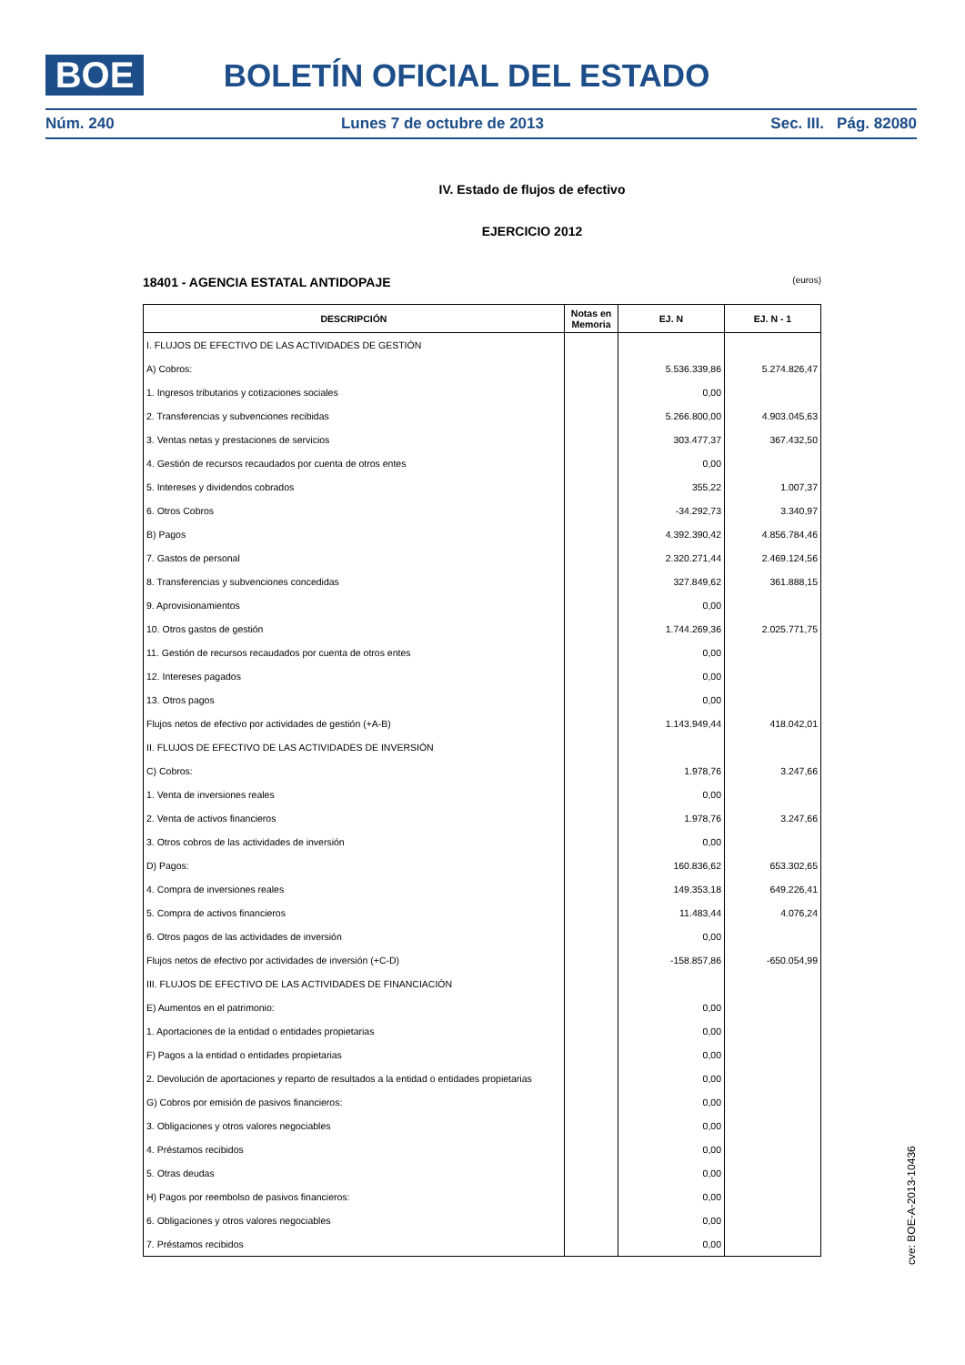BOE BOLETÍN OFICIAL DEL ESTADO
Núm. 240 Lunes 7 de octubre de 2013 Sec. III. Pág. 82080
IV. Estado de flujos de efectivo
EJERCICIO 2012
18401 - AGENCIA ESTATAL ANTIDOPAJE (euros)
| DESCRIPCIÓN | Notas en Memoria | EJ. N | EJ. N - 1 |
| --- | --- | --- | --- |
| I. FLUJOS DE EFECTIVO DE LAS ACTIVIDADES DE GESTIÓN | | | |
| A) Cobros: | | 5.536.339,86 | 5.274.826,47 |
| 1. Ingresos tributarios y cotizaciones sociales | | 0,00 | |
| 2. Transferencias y subvenciones recibidas | | 5.266.800,00 | 4.903.045,63 |
| 3. Ventas netas y prestaciones de servicios | | 303.477,37 | 367.432,50 |
| 4. Gestión de recursos recaudados por cuenta de otros entes | | 0,00 | |
| 5. Intereses y dividendos cobrados | | 355,22 | 1.007,37 |
| 6. Otros Cobros | | -34.292,73 | 3.340,97 |
| B) Pagos | | 4.392.390,42 | 4.856.784,46 |
| 7. Gastos de personal | | 2.320.271,44 | 2.469.124,56 |
| 8. Transferencias y subvenciones concedidas | | 327.849,62 | 361.888,15 |
| 9. Aprovisionamientos | | 0,00 | |
| 10. Otros gastos de gestión | | 1.744.269,36 | 2.025.771,75 |
| 11. Gestión de recursos recaudados por cuenta de otros entes | | 0,00 | |
| 12. Intereses pagados | | 0,00 | |
| 13. Otros pagos | | 0,00 | |
| Flujos netos de efectivo por actividades de gestión (+A-B) | | 1.143.949,44 | 418.042,01 |
| II. FLUJOS DE EFECTIVO DE LAS ACTIVIDADES DE INVERSIÓN | | | |
| C) Cobros: | | 1.978,76 | 3.247,66 |
| 1. Venta de inversiones reales | | 0,00 | |
| 2. Venta de activos financieros | | 1.978,76 | 3.247,66 |
| 3. Otros cobros de las actividades de inversión | | 0,00 | |
| D) Pagos: | | 160.836,62 | 653.302,65 |
| 4. Compra de inversiones reales | | 149.353,18 | 649.226,41 |
| 5. Compra de activos financieros | | 11.483,44 | 4.076,24 |
| 6. Otros pagos de las actividades de inversión | | 0,00 | |
| Flujos netos de efectivo por actividades de inversión (+C-D) | | -158.857,86 | -650.054,99 |
| III. FLUJOS DE EFECTIVO DE LAS ACTIVIDADES DE FINANCIACIÓN | | | |
| E) Aumentos en el patrimonio: | | 0,00 | |
| 1. Aportaciones de la entidad o entidades propietarias | | 0,00 | |
| F) Pagos a la entidad o entidades propietarias | | 0,00 | |
| 2. Devolución de aportaciones y reparto de resultados a la entidad o entidades propietarias | | 0,00 | |
| G) Cobros por emisión de pasivos financieros: | | 0,00 | |
| 3. Obligaciones y otros valores negociables | | 0,00 | |
| 4. Préstamos recibidos | | 0,00 | |
| 5. Otras deudas | | 0,00 | |
| H) Pagos por reembolso de pasivos financieros: | | 0,00 | |
| 6. Obligaciones y otros valores negociables | | 0,00 | |
| 7. Préstamos recibidos | | 0,00 | |
cve: BOE-A-2013-10436